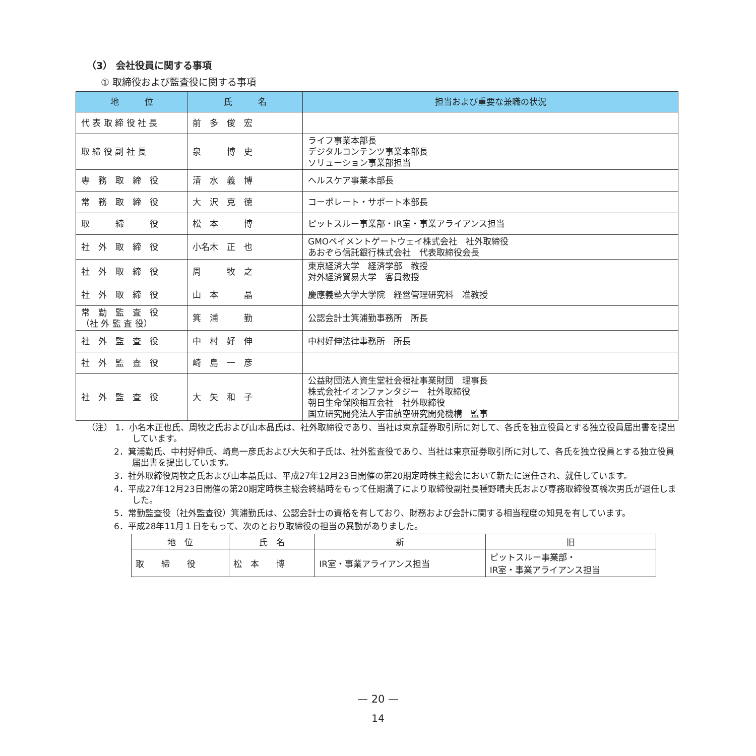（3） 会社役員に関する事項
① 取締役および監査役に関する事項
| 地 位 | 氏 名 | 担当および重要な兼職の状況 |
| --- | --- | --- |
| 代 表 取 締 役 社 長 | 前 多 俊 宏 | |
| 取 締 役 副 社 長 | 泉 博 史 | ライフ事業本部長 デジタルコンテンツ事業本部長 ソリューション事業部担当 |
| 専 務 取 締 役 | 清 水 義 博 | ヘルスケア事業本部長 |
| 常 務 取 締 役 | 大 沢 克 徳 | コーポレート・サポート本部長 |
| 取 締 役 | 松 本 博 | ピットスルー事業部・IR室・事業アライアンス担当 |
| 社 外 取 締 役 | 小名木 正 也 | GMOペイメントゲートウェイ株式会社 社外取締役 あおぞら信託銀行株式会社 代表取締役会長 |
| 社 外 取 締 役 | 周 牧 之 | 東京経済大学 経済学部 教授 対外経済貿易大学 客員教授 |
| 社 外 取 締 役 | 山 本 晶 | 慶應義塾大学大学院 経営管理研究科 准教授 |
| 常 勤 監 査 役 （社 外 監 査 役） | 箕 浦 勤 | 公認会計士箕浦勤事務所 所長 |
| 社 外 監 査 役 | 中 村 好 伸 | 中村好伸法律事務所 所長 |
| 社 外 監 査 役 | 崎 島 一 彦 | |
| 社 外 監 査 役 | 大 矢 和 子 | 公益財団法人資生堂社会福祉事業財団 理事長 株式会社イオンファンタジー 社外取締役 朝日生命保険相互会社 社外取締役 国立研究開発法人宇宙航空研究開発機構 監事 |
（注） 1．小名木正也氏、周牧之氏および山本晶氏は、社外取締役であり、当社は東京証券取引所に対して、各氏を独立役員とする独立役員届出書を提出しています。
2．箕浦勤氏、中村好伸氏、崎島一彦氏および大矢和子氏は、社外監査役であり、当社は東京証券取引所に対して、各氏を独立役員とする独立役員届出書を提出しています。
3．社外取締役周牧之氏および山本晶氏は、平成27年12月23日開催の第20期定時株主総会において新たに選任され、就任しています。
4．平成27年12月23日開催の第20期定時株主総会終結時をもって任期満了により取締役副社長種野晴夫氏および専務取締役髙橋次男氏が退任しました。
5．常勤監査役（社外監査役）箕浦勤氏は、公認会計士の資格を有しており、財務および会計に関する相当程度の知見を有しています。
6．平成28年11月１日をもって、次のとおり取締役の担当の異動がありました。
| 地 位 | 氏 名 | 新 | 旧 |
| --- | --- | --- | --- |
| 取 締 役 | 松 本 博 | IR室・事業アライアンス担当 | ピットスルー事業部・ IR室・事業アライアンス担当 |
— 20 —
14